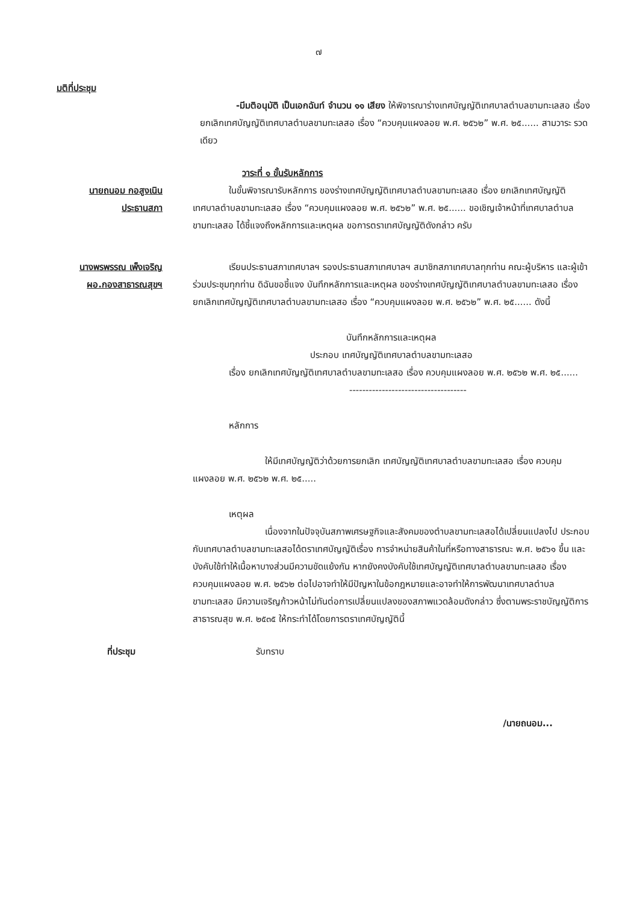๗
มติที่ประชุม
-มีมติอนุมัติ เป็นเอกฉันท์ จำนวน ๑๑ เสียง ให้พิจารณาร่างเทศบัญญัติเทศบาลตำบลขามทะเลสอ เรื่อง ยกเลิกเทศบัญญัติเทศบาลตำบลขามทะเลสอ เรื่อง “ควบคุมแผงลอย พ.ศ. ๒๕๖๒” พ.ศ. ๒๕...... สามวาระ รวดเดียว
วาระที่ ๑ ขั้นรับหลักการ
นายถนอม กอสูงเนิน
ประธานสภา
ในขั้นพิจารณารับหลักการ ของร่างเทศบัญญัติเทศบาลตำบลขามทะเลสอ เรื่อง ยกเลิกเทศบัญญัติเทศบาลตำบลขามทะเลสอ เรื่อง “ควบคุมแผงลอย พ.ศ. ๒๕๖๒” พ.ศ. ๒๕...... ขอเชิญเจ้าหน้าที่เทศบาลตำบลขามทะเลสอ ได้ชี้แจงถึงหลักการและเหตุผล ขอการตราเทศบัญญัติดังกล่าว ครับ
นางพรพรรณ เพ็งเจริญ
ผอ.กองสาธารณสุขฯ
เรียนประธานสภาเทศบาลฯ รองประธานสภาเทศบาลฯ สมาชิกสภาเทศบาลทุกท่าน คณะผู้บริหาร และผู้เข้าร่วมประชุมทุกท่าน ดิฉันขอชี้แจง บันทึกหลักการและเหตุผล ของร่างเทศบัญญัติเทศบาลตำบลขามทะเลสอ เรื่อง ยกเลิกเทศบัญญัติเทศบาลตำบลขามทะเลสอ เรื่อง “ควบคุมแผงลอย พ.ศ. ๒๕๖๒” พ.ศ. ๒๕...... ดังนี้
บันทึกหลักการและเหตุผล
ประกอบ เทศบัญญัติเทศบาลตำบลขามทะเลสอ
เรื่อง ยกเลิกเทศบัญญัติเทศบาลตำบลขามทะเลสอ เรื่อง ควบคุมแผงลอย พ.ศ. ๒๕๖๒ พ.ศ. ๒๕......
------------------------------------
หลักการ
ให้มีเทศบัญญัติว่าด้วยการยกเลิก เทศบัญญัติเทศบาลตำบลขามทะเลสอ เรื่อง ควบคุมแผงลอย พ.ศ. ๒๕๖๒ พ.ศ. ๒๕.....
เหตุผล
เนื่องจากในปัจจุบันสภาพเศรษฐกิจและสังคมของตำบลขามทะเลสอได้เปลี่ยนแปลงไป ประกอบกับเทศบาลตำบลขามทะเลสอได้ตราเทศบัญญัติเรื่อง การจำหน่ายสินค้าในที่หรือทางสาธารณะ พ.ศ. ๒๕๖๑ ขึ้น และบังคับใช้ทำให้เนื้อหาบางส่วนมีความขัดแย้งกัน หากยังคงบังคับใช้เทศบัญญัติเทศบาลตำบลขามทะเลสอ เรื่อง ควบคุมแผงลอย พ.ศ. ๒๕๖๒ ต่อไปอาจทำให้มีปัญหาในข้อกฎหมายและอาจทำให้การพัฒนาเทศบาลตำบลขามทะเลสอ มีความเจริญก้าวหน้าไม่ทันต่อการเปลี่ยนแปลงของสภาพแวดล้อมดังกล่าว ซึ่งตามพระราชบัญญัติการสาธารณสุข พ.ศ. ๒๕๓๕ ให้กระทำได้โดยการตราเทศบัญญัตินี้
ที่ประชุม รับทราบ
/นายถนอม...